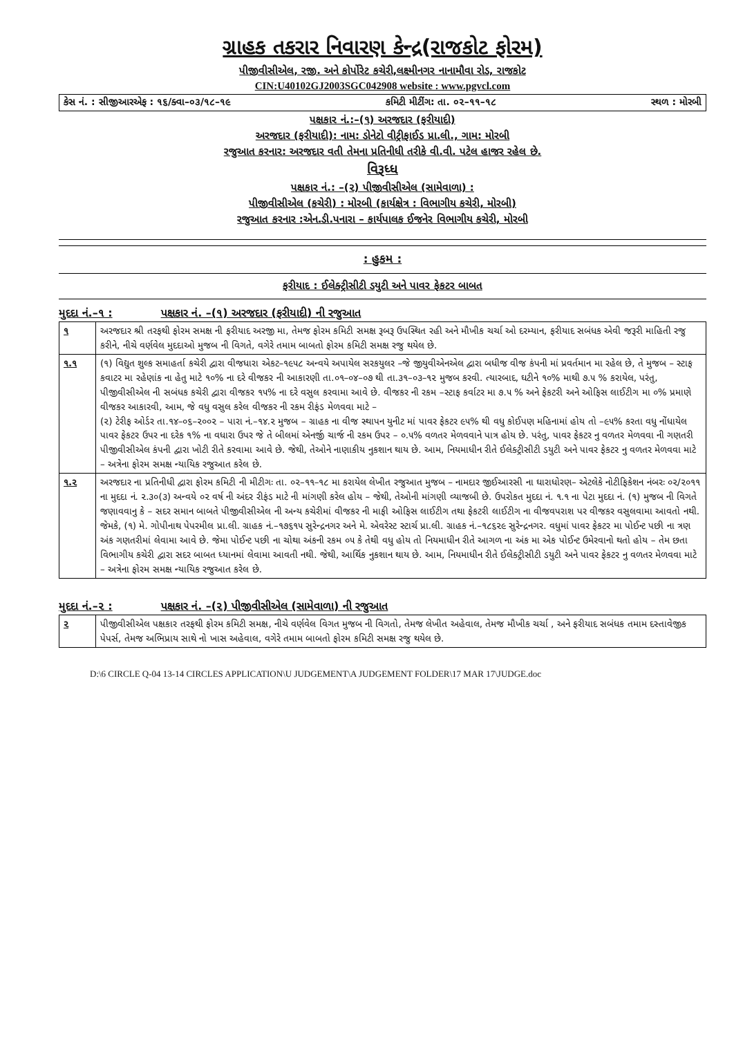ગ્રાહક તકરાર નિવારણ કેન્દ્ર(રાજકોટ ફોરમ)
પીજીવીસીએલ, રજી. અને કોર્પોરેટ કચેરી,લક્ષ્મીનગર નાનામૌવા રોડ, રાજકોટ
CIN:U40102GJ2003SGC042908 website : www.pgvcl.com
કેસ નં. : સીજીઆરએફ : ૧૬/ક્વા–૦૩/૧૮–૧૯ કમિટી મીટીંગ: તા. ૦૨–૧૧–૧૮ સ્થળ : મોરબી
પક્ષકાર નં.:–(૧) અરજદાર (ફરીયાદી)
અરજદાર (ફરીયાદી): નામ: ડોનેટો વીટ્રીફાઈડ પ્રા.લી., ગામ: મોરબી
રજુઆત કરનાર: અરજદાર વતી તેમના પ્રતિનીધી તરીકે વી.વી. પટેલ હાજર રહેલ છે.
વિરૂધ્ધ
પક્ષકાર નં.: –(૨) પીજીવીસીએલ (સામેવાળા) :
પીજીવીસીએલ (કચેરી) : મોરબી (કાર્યક્ષેત્ર : વિભાગીય કચેરી, મોરબી)
રજુઆત કરનાર :એન.ડી.પનારા – કાર્યપાલક ઈજનેર વિભાગીય કચેરી, મોરબી
: હુકમ :
ફરીયાદ : ઈલેક્ટ્રીસીટી ડયુટી અને પાવર ફેકટર બાબત
મુદદા નં.–૧ : પક્ષકાર નં. –(૧) અરજદાર (ફરીયાદી) ની રજુઆત
| ૧ | અરજદાર શ્રી તરફથી ફોરમ સમક્ષ ની ફરીયાદ અરજી મા, તેમજ ફોરમ કમિટી સમક્ષ રૂબરૂ ઉપસ્થિત રહી અને મૌખીક ચર્ચા ઓ દરમ્યાન, ફરીયાદ સબંધક એવી જરૂરી માહિતી રજુ કરીને, નીચે વર્ણવેલ મુદદાઓ મુજબ ની વિગતે, વગેરે તમામ બાબતો ફોરમ કમિટી સમક્ષ રજુ થયેલ છે. |
| ૧.૧ | (૧) વિદ્યુત શુલ્ક સમાહર્તા કચેરી દ્વારા વીજધારા એકટ–૧૯૫૮ અન્વયે અપાયેલ સરકયુલર –જે જીયુવીએનએલ દ્વારા બધીજ વીજ કંપની માં પ્રવર્તમાન મા રહેલ છે, તે મુજબ – સ્ટાફ કવાટર મા રહેણાંક ના હેતુ માટે ૧૦% ના દરે વીજકર ની આકારણી તા.૦૧–૦૪–૦૭ થી તા.૩૧–૦૩–૧૨ મુજબ કરવી. ત્યારબાદ, ઘટીને ૧૦% માથી ૭.૫ % કરાયેલ, પરંતુ, પીજીવીસીએલ ની સબંધક કચેરી દ્વારા વીજકર ૧૫% ના દરે વસુલ કરવામા આવે છે. વીજકર ની રકમ –સ્ટાફ કર્વાટર મા ૭.૫ % અને ફેકટરી અને ઓફિસ લાઈટીગ મા ૦% પ્રમાણે વીજકર આકારવી, આમ, જે વધુ વસુલ કરેલ વીજકર ની રકમ રીફંડ મેળવવા માટે – (૨) ટેરીફ ઓર્ડર તા.૧૪–૦૬–૨૦૦૨ – પારા નં.–૧૪.૨ મુજબ – ગ્રાહક ના વીજ સ્થાપન યુનીટ માં પાવર ફેકટર ૯૫% થી વધુ કોઈપણ મહિનામાં હોય તો –૯૫% કરતા વધુ નોંધાયેલ પાવર ફેકટર ઉપર ના દરેક ૧% ના વધારા ઉપર જે તે બીલમાં એનર્જી ચાર્જ ની રકમ ઉપર – ૦.૫% વળતર મેળવવાને પાત્ર હોય છે. પરંતુ, પાવર ફેકટર નુ વળતર મેળવવા ની ગણતરી પીજીવીસીએલ કંપની દ્વારા ખોટી રીતે કરવામા આવે છે. જેથી, તેઓને નાણાકીય નુકશાન થાય છે. આમ, નિયમાધીન રીતે ઈલેક્ટ્રીસીટી ડયુટી અને પાવર ફેકટર નુ વળતર મેળવવા માટે – અત્રેના ફોરમ સમક્ષ ન્યાયિક રજુઆત કરેલ છે. |
| ૧.૨ | અરજદાર ના પ્રતિનીધી દ્વારા ફોરમ કમિટી ની મીટીગઃ તા. ૦૨–૧૧–૧૮ મા કરાયેલ લેખીત રજુઆત મુજબ – નામદાર જીઈઆરસી ના ઘારાધોરણ– એટલેકે નોટીફિકેશન નંબરઃ ૦૨/૨૦૧૧ ના મુદદા નં. ૨.૩૦(૩) અન્વયે ૦૨ વર્ષ ની અંદર રીફંડ માટે ની માંગણી કરેલ હોય – જેથી, તેઓની માંગણી વ્યાજબી છે. ઉપરોકત મુદદા નં. ૧.૧ ના પેટા મુદદા નં. (૧) મુજબ ની વિગતે જણાવવાનુ કે – સદર સમાન બાબતે પીજીવીસીએલ ની અન્ય કચેરીમાં વીજકર ની માફી ઓફિસ લાઈટીગ તથા ફેકટરી લાઈટીગ ના વીજવપરાશ પર વીજકર વસુલવામા આવતો નથી. જેમકે, (૧) મે. ગોપીનાથ પેપરમીલ પ્રા.લી. ગ્રાહક નં.–૧૭૬૧૫ સુરેન્દ્રનગર અને મે. એવરેસ્ટ સ્ટાર્ચ પ્રા.લી. ગ્રાહક નં.–૧૮૬૨૯ સુરેન્દ્રનગર. વધુમાં પાવર ફેકટર મા પોઈન્ટ પછી ના ત્રણ અંક ગણતરીમાં લેવામા આવે છે. જેમા પોઈન્ટ પછી ના ચોથા અંકની રકમ ૦૫ કે તેથી વધુ હોય તો નિયમાધીન રીતે આગળ ના અંક મા એક પોઈન્ટ ઉમેરવાનો થતો હોય – તેમ છતા વિભાગીય કચેરી દ્વારા સદર બાબત ધ્યાનમાં લેવામા આવતી નથી. જેથી, આર્થિક નુકશાન થાય છે. આમ, નિયમાધીન રીતે ઈલેક્ટ્રીસીટી ડયુટી અને પાવર ફેકટર નુ વળતર મેળવવા માટે – અત્રેના ફોરમ સમક્ષ ન્યાયિક રજુઆત કરેલ છે. |
મુદદા નં.–૨ : પક્ષકાર નં. –(૨) પીજીવીસીએલ (સામેવાળા) ની રજુઆત
| ૨ | પીજીવીસીએલ પક્ષકાર તરફથી ફોરમ કમિટી સમક્ષ, નીચે વર્ણવેલ વિગત મુજબ ની વિગતો, તેમજ લેખીત અહેવાલ, તેમજ મૌખીક ચર્ચા , અને ફરીયાદ સબંધક તમામ દસ્તાવેજીક પેપર્સ, તેમજ અભિપ્રાય સાથે નો ખાસ અહેવાલ, વગેરે તમામ બાબતો ફોરમ કમિટી સમક્ષ રજુ થયેલ છે. |
D:\6 CIRCLE Q-04 13-14 CIRCLES APPLICATION\U JUDGEMENT\A JUDGEMENT FOLDER\17 MAR 17\JUDGE.doc